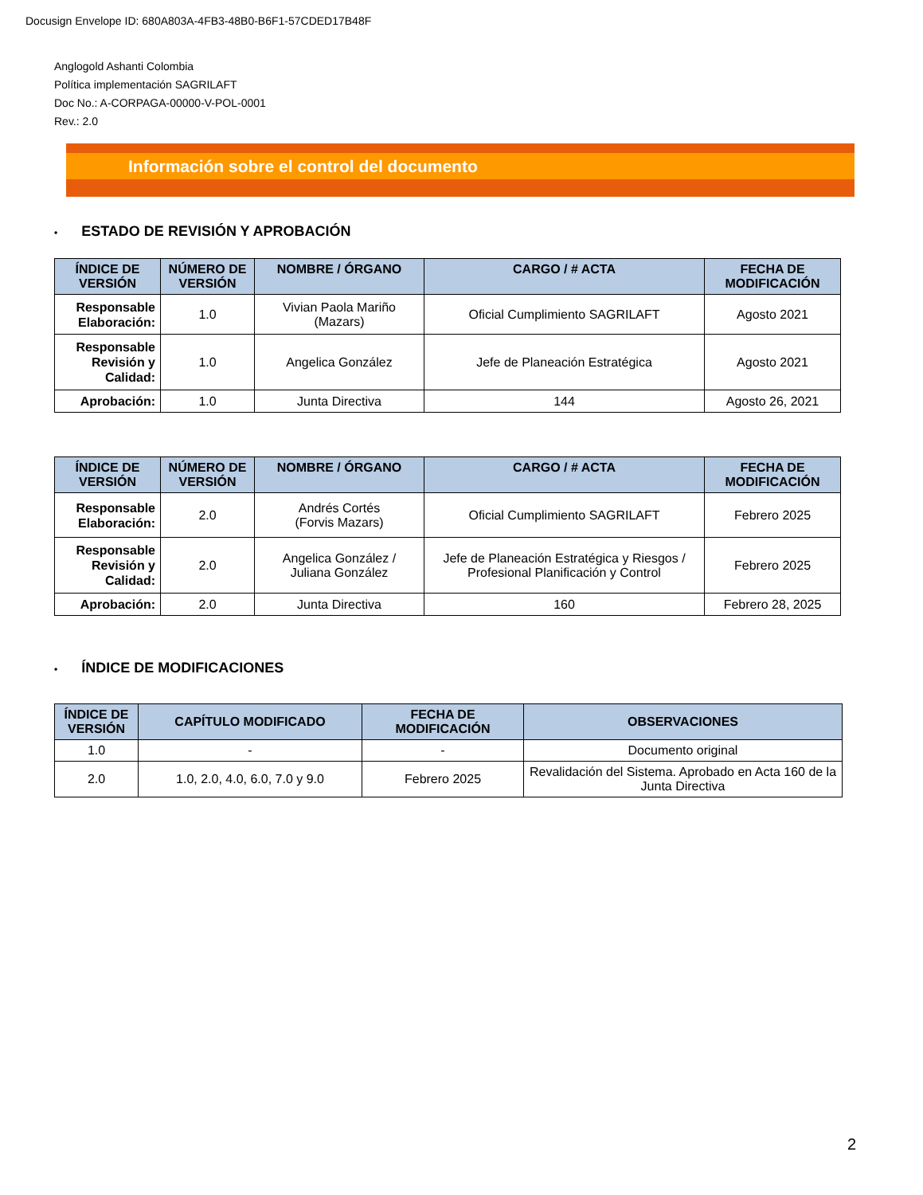Docusign Envelope ID: 680A803A-4FB3-48B0-B6F1-57CDED17B48F
Anglogold Ashanti Colombia
Política implementación SAGRILAFT
Doc No.: A-CORPAGA-00000-V-POL-0001
Rev.: 2.0
Información sobre el control del documento
• ESTADO DE REVISIÓN Y APROBACIÓN
| ÍNDICE DE VERSIÓN | NÚMERO DE VERSIÓN | NOMBRE / ÓRGANO | CARGO / # ACTA | FECHA DE MODIFICACIÓN |
| --- | --- | --- | --- | --- |
| Responsable Elaboración: | 1.0 | Vivian Paola Mariño (Mazars) | Oficial Cumplimiento SAGRILAFT | Agosto 2021 |
| Responsable Revisión y Calidad: | 1.0 | Angelica González | Jefe de Planeación Estratégica | Agosto 2021 |
| Aprobación: | 1.0 | Junta Directiva | 144 | Agosto 26, 2021 |
| ÍNDICE DE VERSIÓN | NÚMERO DE VERSIÓN | NOMBRE / ÓRGANO | CARGO / # ACTA | FECHA DE MODIFICACIÓN |
| --- | --- | --- | --- | --- |
| Responsable Elaboración: | 2.0 | Andrés Cortés (Forvis Mazars) | Oficial Cumplimiento SAGRILAFT | Febrero 2025 |
| Responsable Revisión y Calidad: | 2.0 | Angelica González / Juliana González | Jefe de Planeación Estratégica y Riesgos / Profesional Planificación y Control | Febrero 2025 |
| Aprobación: | 2.0 | Junta Directiva | 160 | Febrero 28, 2025 |
• ÍNDICE DE MODIFICACIONES
| ÍNDICE DE VERSIÓN | CAPÍTULO MODIFICADO | FECHA DE MODIFICACIÓN | OBSERVACIONES |
| --- | --- | --- | --- |
| 1.0 | - | - | Documento original |
| 2.0 | 1.0, 2.0, 4.0, 6.0, 7.0 y 9.0 | Febrero 2025 | Revalidación del Sistema. Aprobado en Acta 160 de la Junta Directiva |
2